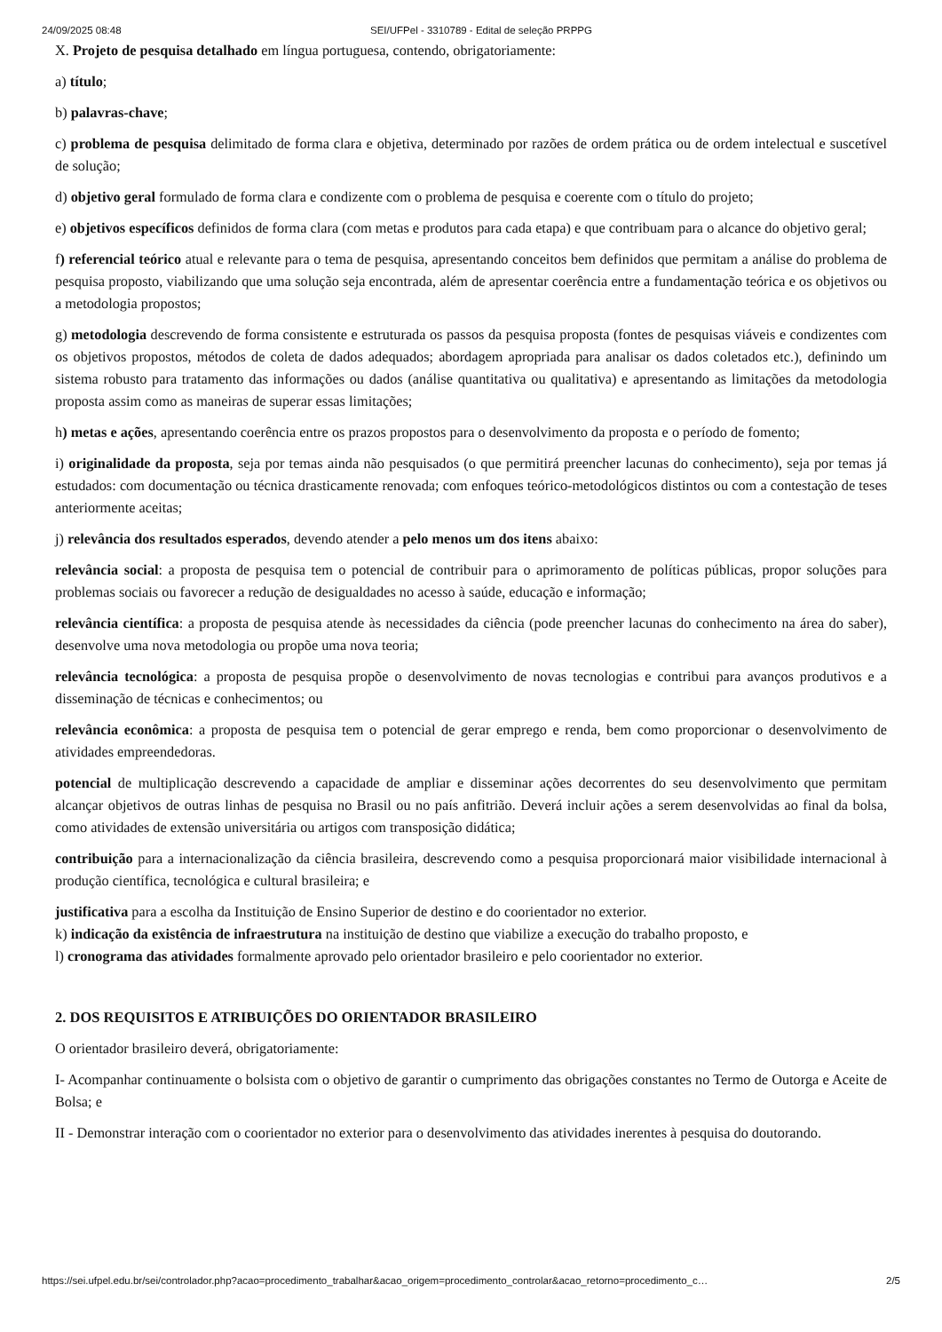24/09/2025 08:48 SEI/UFPel - 3310789 - Edital de seleção PRPPG
X. Projeto de pesquisa detalhado em língua portuguesa, contendo, obrigatoriamente:
a) título;
b) palavras-chave;
c) problema de pesquisa delimitado de forma clara e objetiva, determinado por razões de ordem prática ou de ordem intelectual e suscetível de solução;
d) objetivo geral formulado de forma clara e condizente com o problema de pesquisa e coerente com o título do projeto;
e) objetivos específicos definidos de forma clara (com metas e produtos para cada etapa) e que contribuam para o alcance do objetivo geral;
f) referencial teórico atual e relevante para o tema de pesquisa, apresentando conceitos bem definidos que permitam a análise do problema de pesquisa proposto, viabilizando que uma solução seja encontrada, além de apresentar coerência entre a fundamentação teórica e os objetivos ou a metodologia propostos;
g) metodologia descrevendo de forma consistente e estruturada os passos da pesquisa proposta (fontes de pesquisas viáveis e condizentes com os objetivos propostos, métodos de coleta de dados adequados; abordagem apropriada para analisar os dados coletados etc.), definindo um sistema robusto para tratamento das informações ou dados (análise quantitativa ou qualitativa) e apresentando as limitações da metodologia proposta assim como as maneiras de superar essas limitações;
h) metas e ações, apresentando coerência entre os prazos propostos para o desenvolvimento da proposta e o período de fomento;
i) originalidade da proposta, seja por temas ainda não pesquisados (o que permitirá preencher lacunas do conhecimento), seja por temas já estudados: com documentação ou técnica drasticamente renovada; com enfoques teórico-metodológicos distintos ou com a contestação de teses anteriormente aceitas;
j) relevância dos resultados esperados, devendo atender a pelo menos um dos itens abaixo:
relevância social: a proposta de pesquisa tem o potencial de contribuir para o aprimoramento de políticas públicas, propor soluções para problemas sociais ou favorecer a redução de desigualdades no acesso à saúde, educação e informação;
relevância científica: a proposta de pesquisa atende às necessidades da ciência (pode preencher lacunas do conhecimento na área do saber), desenvolve uma nova metodologia ou propõe uma nova teoria;
relevância tecnológica: a proposta de pesquisa propõe o desenvolvimento de novas tecnologias e contribui para avanços produtivos e a disseminação de técnicas e conhecimentos; ou
relevância econômica: a proposta de pesquisa tem o potencial de gerar emprego e renda, bem como proporcionar o desenvolvimento de atividades empreendedoras.
potencial de multiplicação descrevendo a capacidade de ampliar e disseminar ações decorrentes do seu desenvolvimento que permitam alcançar objetivos de outras linhas de pesquisa no Brasil ou no país anfitrião. Deverá incluir ações a serem desenvolvidas ao final da bolsa, como atividades de extensão universitária ou artigos com transposição didática;
contribuição para a internacionalização da ciência brasileira, descrevendo como a pesquisa proporcionará maior visibilidade internacional à produção científica, tecnológica e cultural brasileira; e
justificativa para a escolha da Instituição de Ensino Superior de destino e do coorientador no exterior.
k) indicação da existência de infraestrutura na instituição de destino que viabilize a execução do trabalho proposto, e
l) cronograma das atividades formalmente aprovado pelo orientador brasileiro e pelo coorientador no exterior.
2. DOS REQUISITOS E ATRIBUIÇÕES DO ORIENTADOR BRASILEIRO
O orientador brasileiro deverá, obrigatoriamente:
I- Acompanhar continuamente o bolsista com o objetivo de garantir o cumprimento das obrigações constantes no Termo de Outorga e Aceite de Bolsa; e
II - Demonstrar interação com o coorientador no exterior para o desenvolvimento das atividades inerentes à pesquisa do doutorando.
https://sei.ufpel.edu.br/sei/controlador.php?acao=procedimento_trabalhar&acao_origem=procedimento_controlar&acao_retorno=procedimento_c… 2/5